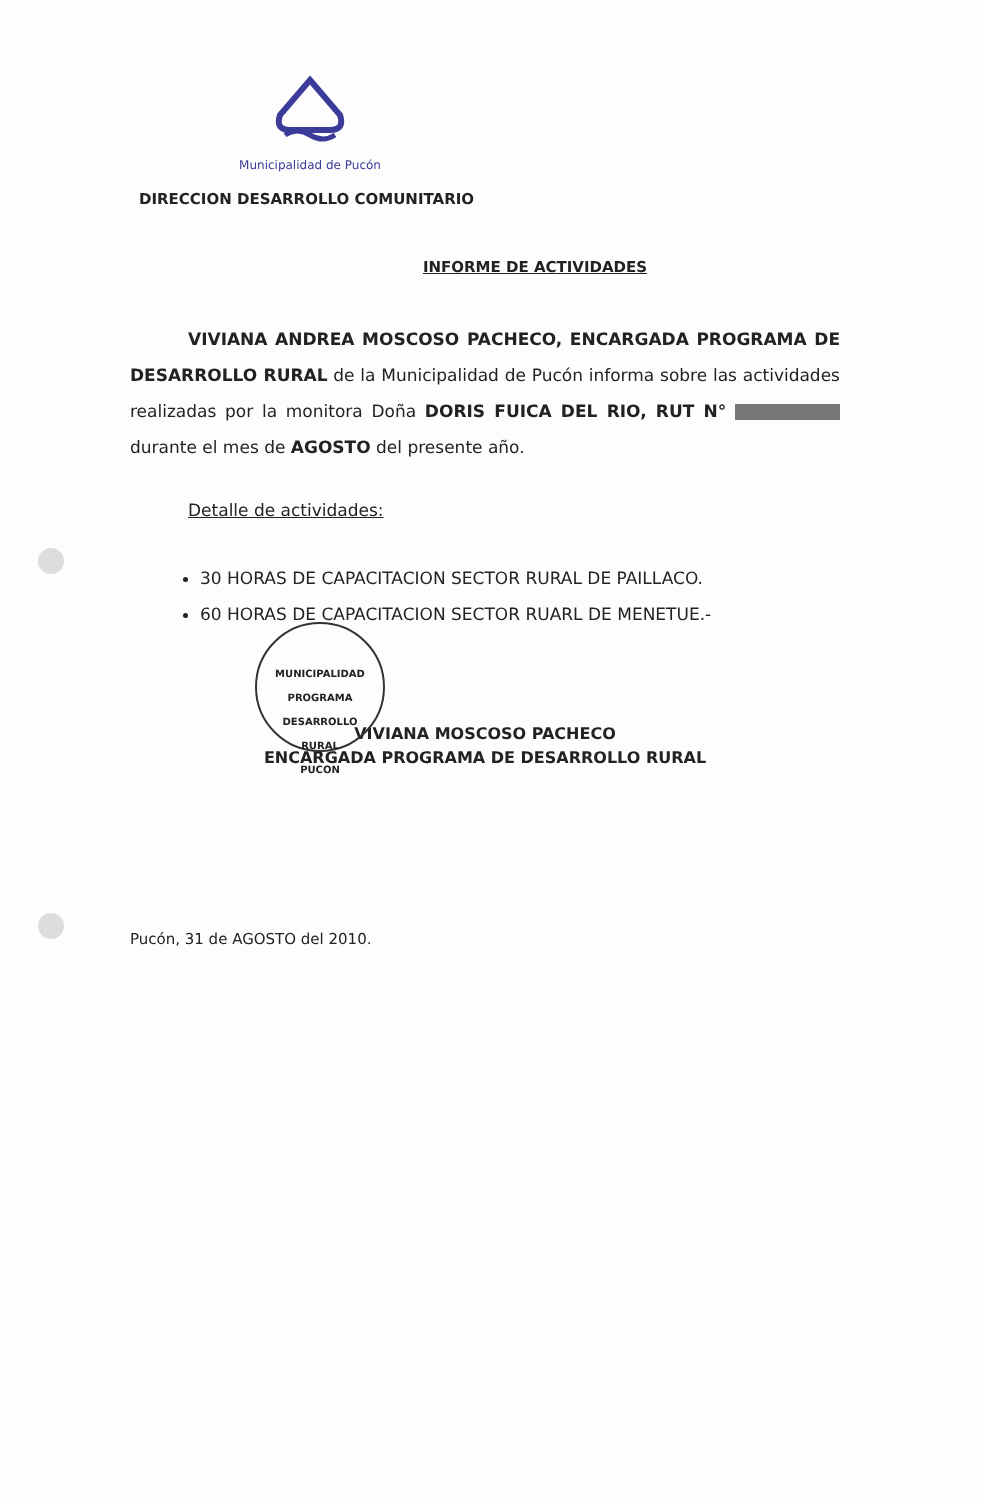Municipalidad de Pucón
DIRECCION DESARROLLO COMUNITARIO
INFORME DE ACTIVIDADES
VIVIANA ANDREA MOSCOSO PACHECO, ENCARGADA PROGRAMA DE DESARROLLO RURAL de la Municipalidad de Pucón informa sobre las actividades realizadas por la monitora Doña DORIS FUICA DEL RIO, RUT N° durante el mes de AGOSTO del presente año.
Detalle de actividades:
30 HORAS DE CAPACITACION SECTOR RURAL DE PAILLACO.
60 HORAS DE CAPACITACION SECTOR RUARL DE MENETUE.-
MUNICIPALIDAD
PROGRAMA
DESARROLLO
RURAL
PUCON
VIVIANA MOSCOSO PACHECO
ENCARGADA PROGRAMA DE DESARROLLO RURAL
Pucón, 31 de AGOSTO del 2010.